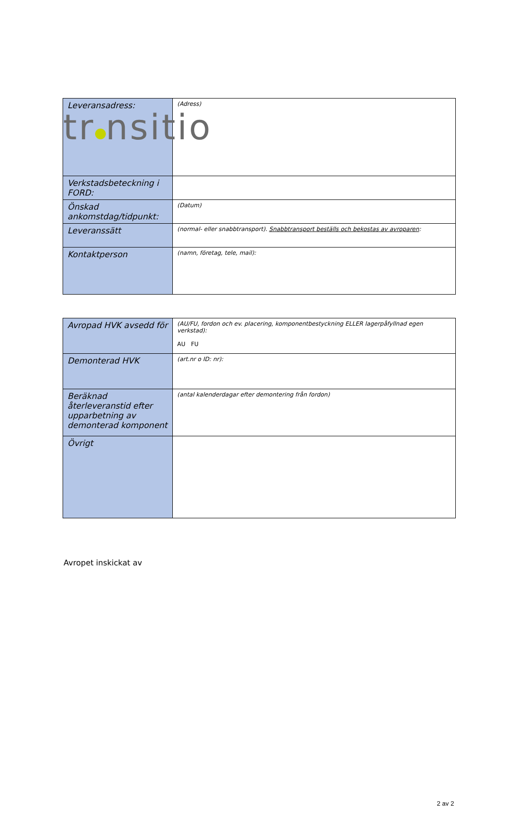tr nsitio
| Leveransadress: | (Adress) |
| Verkstadsbeteckning i FORD: | |
| Önskad ankomstdag/tidpunkt: | (Datum) |
| Leveranssätt | (normal- eller snabbtransport). Snabbtransport beställs och bekostas av avroparen : |
| Kontaktperson | (namn, företag, tele, mail): |
| Avropad HVK avsedd för | (AU/FU, fordon och ev. placering, komponentbestyckning ELLER lagerpåfyllnad egen verkstad): AU FU |
| Demonterad HVK | (art.nr o ID: nr): |
| Beräknad återleveranstid efter upparbetning av demonterad komponent | (antal kalenderdagar efter demontering från fordon) |
| Övrigt | |
Avropet inskickat av
2 av 2